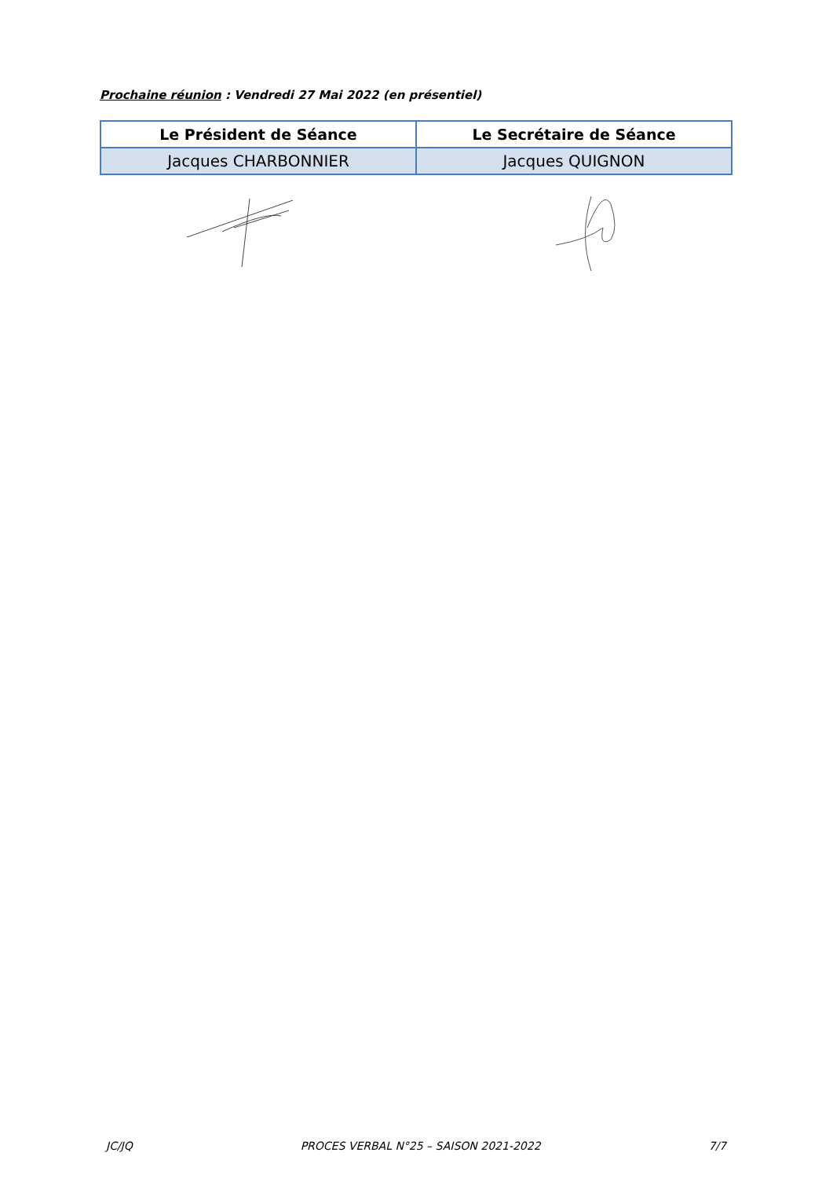Prochaine réunion : Vendredi 27 Mai 2022 (en présentiel)
| Le Président de Séance | Le Secrétaire de Séance |
| --- | --- |
| Jacques CHARBONNIER | Jacques QUIGNON |
JC/JQ PROCES VERBAL N°25 – SAISON 2021-2022 7/7